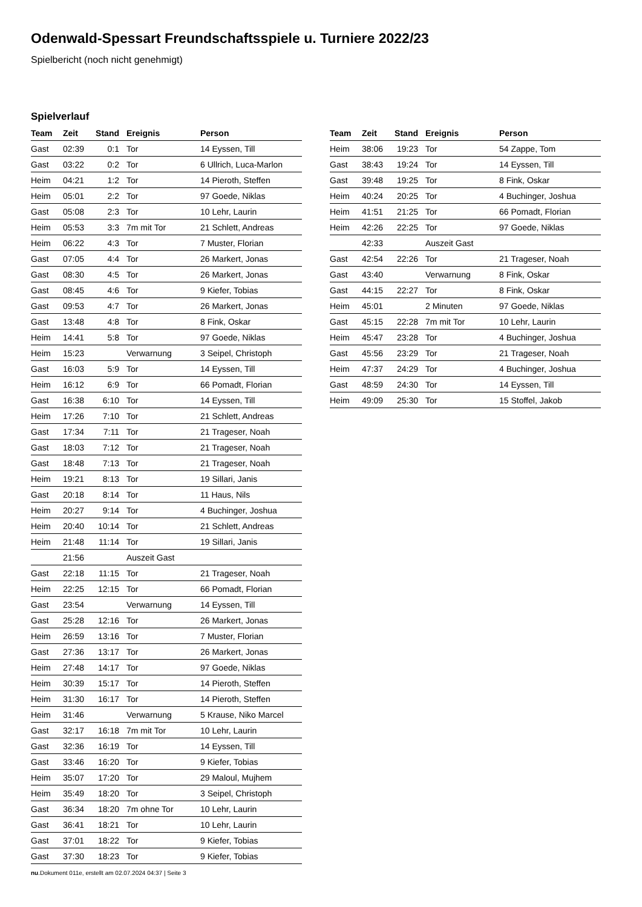Odenwald-Spessart Freundschaftsspiele u. Turniere 2022/23
Spielbericht (noch nicht genehmigt)
Spielverlauf
| Team | Zeit | Stand | Ereignis | Person |
| --- | --- | --- | --- | --- |
| Gast | 02:39 | 0:1 | Tor | 14 Eyssen, Till |
| Gast | 03:22 | 0:2 | Tor | 6 Ullrich, Luca-Marlon |
| Heim | 04:21 | 1:2 | Tor | 14 Pieroth, Steffen |
| Heim | 05:01 | 2:2 | Tor | 97 Goede, Niklas |
| Gast | 05:08 | 2:3 | Tor | 10 Lehr, Laurin |
| Heim | 05:53 | 3:3 | 7m mit Tor | 21 Schlett, Andreas |
| Heim | 06:22 | 4:3 | Tor | 7 Muster, Florian |
| Gast | 07:05 | 4:4 | Tor | 26 Markert, Jonas |
| Gast | 08:30 | 4:5 | Tor | 26 Markert, Jonas |
| Gast | 08:45 | 4:6 | Tor | 9 Kiefer, Tobias |
| Gast | 09:53 | 4:7 | Tor | 26 Markert, Jonas |
| Gast | 13:48 | 4:8 | Tor | 8 Fink, Oskar |
| Heim | 14:41 | 5:8 | Tor | 97 Goede, Niklas |
| Heim | 15:23 | | Verwarnung | 3 Seipel, Christoph |
| Gast | 16:03 | 5:9 | Tor | 14 Eyssen, Till |
| Heim | 16:12 | 6:9 | Tor | 66 Pomadt, Florian |
| Gast | 16:38 | 6:10 | Tor | 14 Eyssen, Till |
| Heim | 17:26 | 7:10 | Tor | 21 Schlett, Andreas |
| Gast | 17:34 | 7:11 | Tor | 21 Trageser, Noah |
| Gast | 18:03 | 7:12 | Tor | 21 Trageser, Noah |
| Gast | 18:48 | 7:13 | Tor | 21 Trageser, Noah |
| Heim | 19:21 | 8:13 | Tor | 19 Sillari, Janis |
| Gast | 20:18 | 8:14 | Tor | 11 Haus, Nils |
| Heim | 20:27 | 9:14 | Tor | 4 Buchinger, Joshua |
| Heim | 20:40 | 10:14 | Tor | 21 Schlett, Andreas |
| Heim | 21:48 | 11:14 | Tor | 19 Sillari, Janis |
| | 21:56 | | Auszeit Gast | |
| Gast | 22:18 | 11:15 | Tor | 21 Trageser, Noah |
| Heim | 22:25 | 12:15 | Tor | 66 Pomadt, Florian |
| Gast | 23:54 | | Verwarnung | 14 Eyssen, Till |
| Gast | 25:28 | 12:16 | Tor | 26 Markert, Jonas |
| Heim | 26:59 | 13:16 | Tor | 7 Muster, Florian |
| Gast | 27:36 | 13:17 | Tor | 26 Markert, Jonas |
| Heim | 27:48 | 14:17 | Tor | 97 Goede, Niklas |
| Heim | 30:39 | 15:17 | Tor | 14 Pieroth, Steffen |
| Heim | 31:30 | 16:17 | Tor | 14 Pieroth, Steffen |
| Heim | 31:46 | | Verwarnung | 5 Krause, Niko Marcel |
| Gast | 32:17 | 16:18 | 7m mit Tor | 10 Lehr, Laurin |
| Gast | 32:36 | 16:19 | Tor | 14 Eyssen, Till |
| Gast | 33:46 | 16:20 | Tor | 9 Kiefer, Tobias |
| Heim | 35:07 | 17:20 | Tor | 29 Maloul, Mujhem |
| Heim | 35:49 | 18:20 | Tor | 3 Seipel, Christoph |
| Gast | 36:34 | 18:20 | 7m ohne Tor | 10 Lehr, Laurin |
| Gast | 36:41 | 18:21 | Tor | 10 Lehr, Laurin |
| Gast | 37:01 | 18:22 | Tor | 9 Kiefer, Tobias |
| Gast | 37:30 | 18:23 | Tor | 9 Kiefer, Tobias |
| Team | Zeit | Stand | Ereignis | Person |
| --- | --- | --- | --- | --- |
| Heim | 38:06 | 19:23 | Tor | 54 Zappe, Tom |
| Gast | 38:43 | 19:24 | Tor | 14 Eyssen, Till |
| Gast | 39:48 | 19:25 | Tor | 8 Fink, Oskar |
| Heim | 40:24 | 20:25 | Tor | 4 Buchinger, Joshua |
| Heim | 41:51 | 21:25 | Tor | 66 Pomadt, Florian |
| Heim | 42:26 | 22:25 | Tor | 97 Goede, Niklas |
| | 42:33 | | Auszeit Gast | |
| Gast | 42:54 | 22:26 | Tor | 21 Trageser, Noah |
| Gast | 43:40 | | Verwarnung | 8 Fink, Oskar |
| Gast | 44:15 | 22:27 | Tor | 8 Fink, Oskar |
| Heim | 45:01 | | 2 Minuten | 97 Goede, Niklas |
| Gast | 45:15 | 22:28 | 7m mit Tor | 10 Lehr, Laurin |
| Heim | 45:47 | 23:28 | Tor | 4 Buchinger, Joshua |
| Gast | 45:56 | 23:29 | Tor | 21 Trageser, Noah |
| Heim | 47:37 | 24:29 | Tor | 4 Buchinger, Joshua |
| Gast | 48:59 | 24:30 | Tor | 14 Eyssen, Till |
| Heim | 49:09 | 25:30 | Tor | 15 Stoffel, Jakob |
nu.Dokument 011e, erstellt am 02.07.2024 04:37 | Seite 3